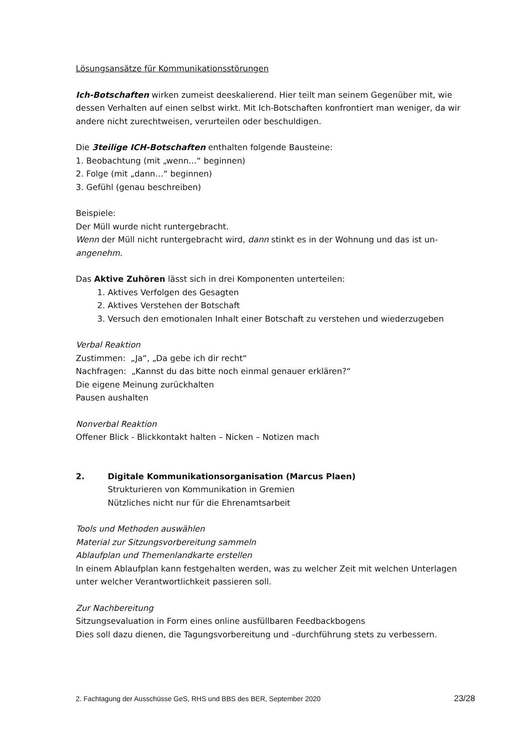Lösungsansätze für Kommunikationsstörungen
Ich-Botschaften wirken zumeist deeskalierend. Hier teilt man seinem Gegenüber mit, wie dessen Verhalten auf einen selbst wirkt. Mit Ich-Botschaften konfrontiert man weniger, da wir andere nicht zurechtweisen, verurteilen oder beschuldigen.
Die 3teilige ICH-Botschaften enthalten folgende Bausteine:
1. Beobachtung (mit „wenn…“ beginnen)
2. Folge (mit „dann…“ beginnen)
3. Gefühl (genau beschreiben)
Beispiele:
Der Müll wurde nicht runtergebracht.
Wenn der Müll nicht runtergebracht wird, dann stinkt es in der Wohnung und das ist un-angenehm.
Das Aktive Zuhören lässt sich in drei Komponenten unterteilen:
1. Aktives Verfolgen des Gesagten
2. Aktives Verstehen der Botschaft
3. Versuch den emotionalen Inhalt einer Botschaft zu verstehen und wiederzugeben
Verbal Reaktion
Zustimmen: „Ja“, „Da gebe ich dir recht“
Nachfragen: „Kannst du das bitte noch einmal genauer erklären?“
Die eigene Meinung zurückhalten
Pausen aushalten
Nonverbal Reaktion
Offener Blick - Blickkontakt halten – Nicken – Notizen mach
2. Digitale Kommunikationsorganisation (Marcus Plaen)
Strukturieren von Kommunikation in Gremien
Nützliches nicht nur für die Ehrenamtsarbeit
Tools und Methoden auswählen
Material zur Sitzungsvorbereitung sammeln
Ablaufplan und Themenlandkarte erstellen
In einem Ablaufplan kann festgehalten werden, was zu welcher Zeit mit welchen Unterlagen unter welcher Verantwortlichkeit passieren soll.
Zur Nachbereitung
Sitzungsevaluation in Form eines online ausfüllbaren Feedbackbogens
Dies soll dazu dienen, die Tagungsvorbereitung und –durchführung stets zu verbessern.
2. Fachtagung der Ausschüsse GeS, RHS und BBS des BER, September 2020 23/28